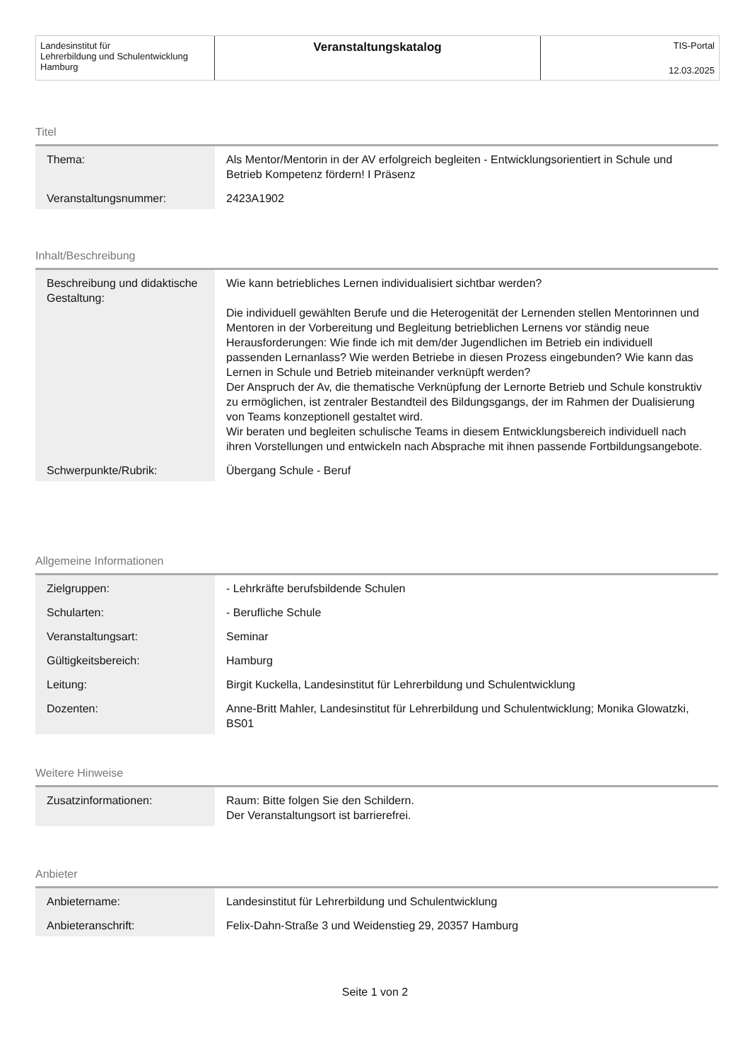Landesinstitut für
Lehrerbildung und Schulentwicklung
Hamburg
Veranstaltungskatalog
TIS-Portal
12.03.2025
Titel
| Thema: | Als Mentor/Mentorin in der AV erfolgreich begleiten - Entwicklungsorientiert in Schule und Betrieb Kompetenz fördern! I Präsenz |
| Veranstaltungsnummer: | 2423A1902 |
Inhalt/Beschreibung
| Beschreibung und didaktische Gestaltung: | Wie kann betriebliches Lernen individualisiert sichtbar werden? Die individuell gewählten Berufe und die Heterogenität der Lernenden stellen Mentorinnen und Mentoren in der Vorbereitung und Begleitung betrieblichen Lernens vor ständig neue Herausforderungen: Wie finde ich mit dem/der Jugendlichen im Betrieb ein individuell passenden Lernanlass? Wie werden Betriebe in diesen Prozess eingebunden? Wie kann das Lernen in Schule und Betrieb miteinander verknüpft werden? Der Anspruch der Av, die thematische Verknüpfung der Lernorte Betrieb und Schule konstruktiv zu ermöglichen, ist zentraler Bestandteil des Bildungsgangs, der im Rahmen der Dualisierung von Teams konzeptionell gestaltet wird. Wir beraten und begleiten schulische Teams in diesem Entwicklungsbereich individuell nach ihren Vorstellungen und entwickeln nach Absprache mit ihnen passende Fortbildungsangebote. |
| Schwerpunkte/Rubrik: | Übergang Schule - Beruf |
Allgemeine Informationen
| Zielgruppen: | - Lehrkräfte berufsbildende Schulen |
| Schularten: | - Berufliche Schule |
| Veranstaltungsart: | Seminar |
| Gültigkeitsbereich: | Hamburg |
| Leitung: | Birgit Kuckella, Landesinstitut für Lehrerbildung und Schulentwicklung |
| Dozenten: | Anne-Britt Mahler, Landesinstitut für Lehrerbildung und Schulentwicklung; Monika Glowatzki, BS01 |
Weitere Hinweise
| Zusatzinformationen: | Raum: Bitte folgen Sie den Schildern. Der Veranstaltungsort ist barrierefrei. |
Anbieter
| Anbietername: | Landesinstitut für Lehrerbildung und Schulentwicklung |
| Anbieteranschrift: | Felix-Dahn-Straße 3 und Weidenstieg 29, 20357 Hamburg |
Seite 1 von 2